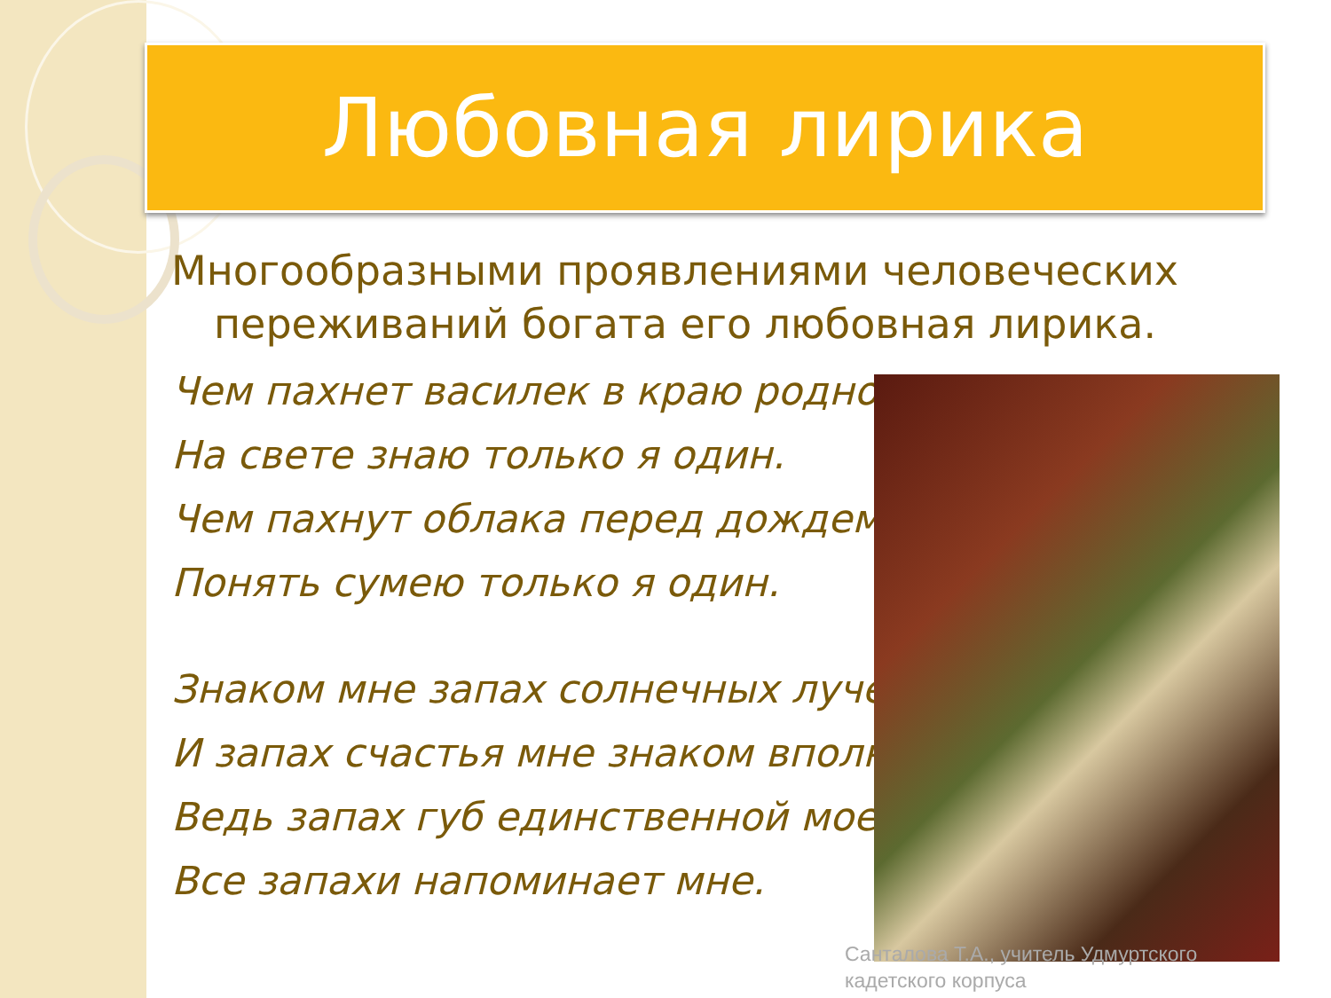Любовная лирика
Многообразными проявлениями человеческих переживаний богата его любовная лирика.
Чем пахнет василек в краю родном,
На свете знаю только я один.
Чем пахнут облака перед дождем,
Понять сумею только я один.
Знаком мне запах солнечных лучей,
И запах счастья мне знаком вполне –
Ведь запах губ единственной моей
Все запахи напоминает мне.
Санталова Т.А., учитель Удмуртского
кадетского корпуса